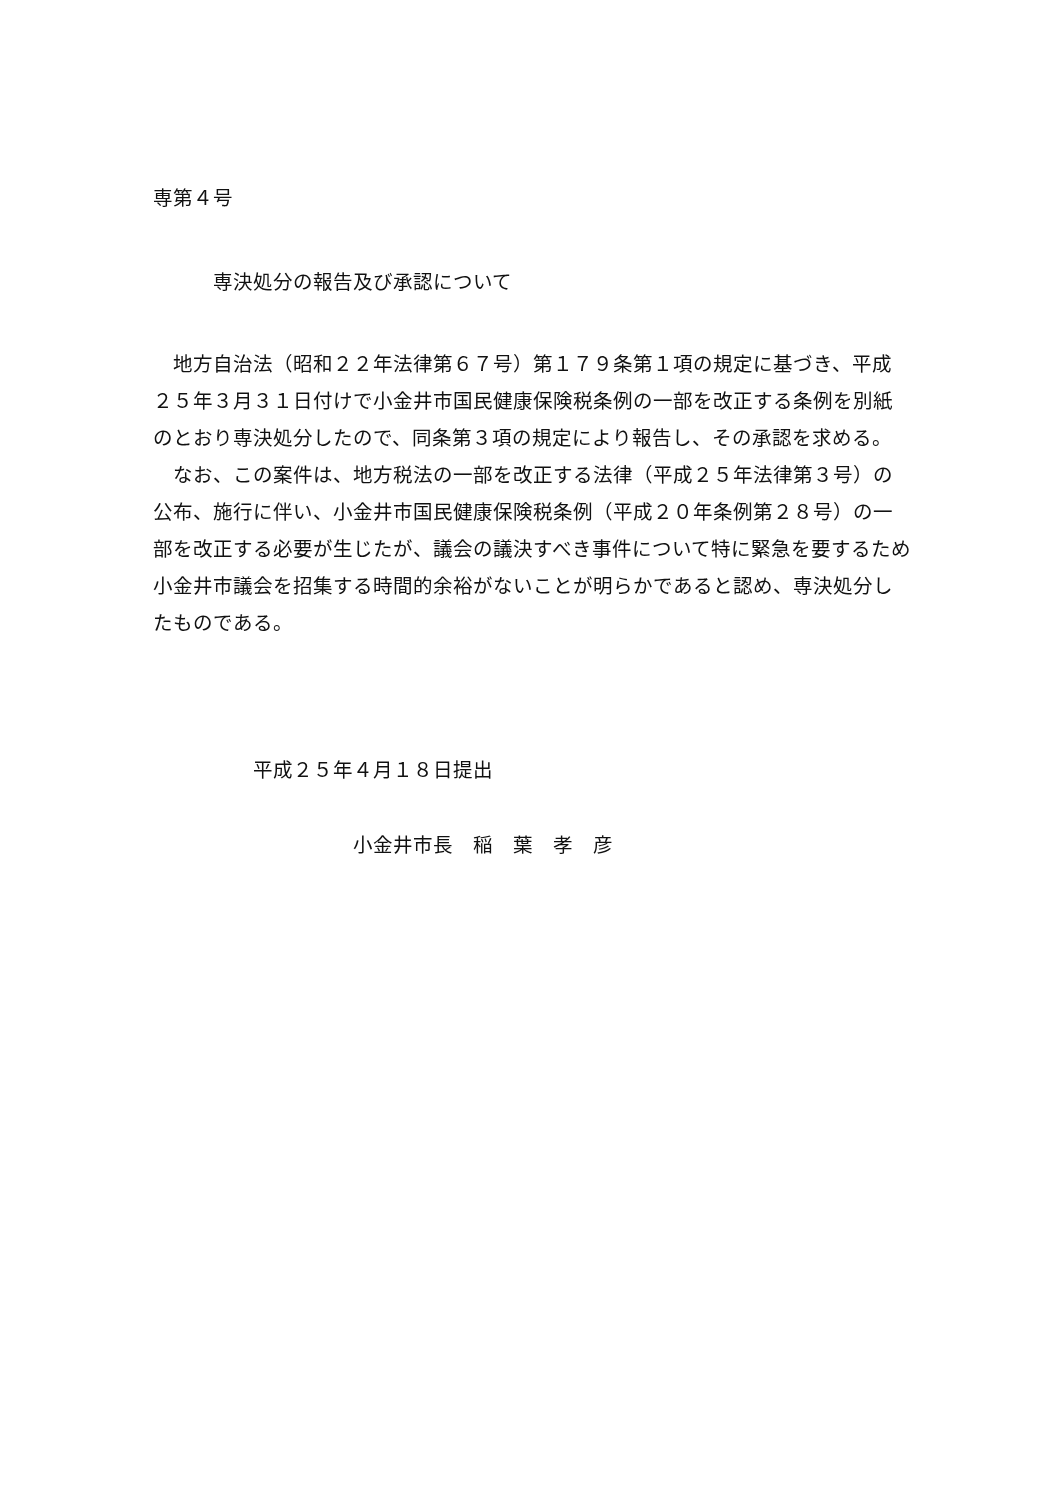専第４号
専決処分の報告及び承認について
地方自治法（昭和２２年法律第６７号）第１７９条第１項の規定に基づき、平成２５年３月３１日付けで小金井市国民健康保険税条例の一部を改正する条例を別紙のとおり専決処分したので、同条第３項の規定により報告し、その承認を求める。
なお、この案件は、地方税法の一部を改正する法律（平成２５年法律第３号）の公布、施行に伴い、小金井市国民健康保険税条例（平成２０年条例第２８号）の一部を改正する必要が生じたが、議会の議決すべき事件について特に緊急を要するため小金井市議会を招集する時間的余裕がないことが明らかであると認め、専決処分したものである。
平成２５年４月１８日提出
小金井市長　稲　葉　孝　彦